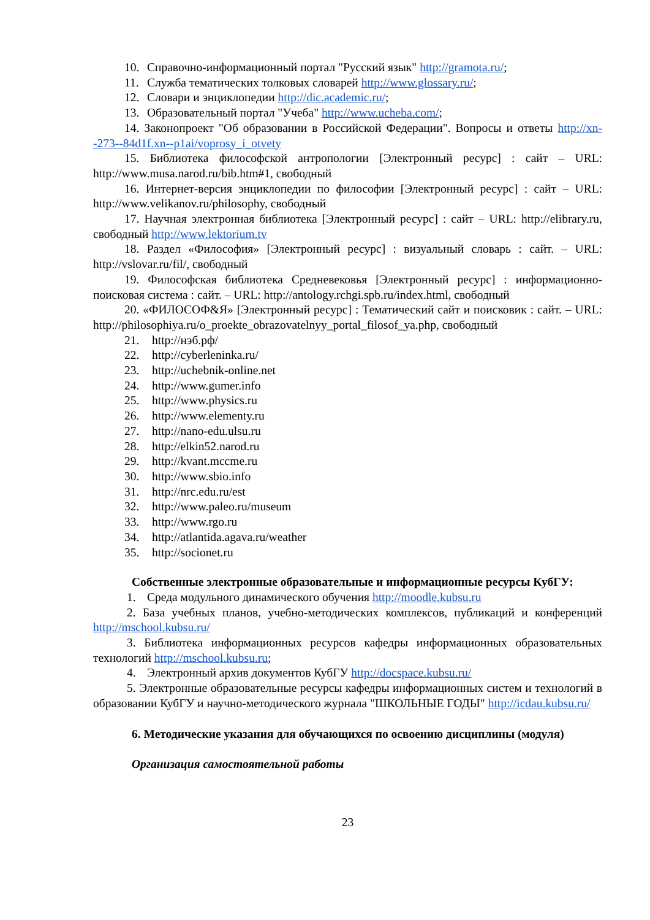10. Справочно-информационный портал "Русский язык" http://gramota.ru/;
11. Служба тематических толковых словарей http://www.glossary.ru/;
12. Словари и энциклопедии http://dic.academic.ru/;
13. Образовательный портал "Учеба" http://www.ucheba.com/;
14. Законопроект "Об образовании в Российской Федерации". Вопросы и ответы http://xn--273--84d1f.xn--p1ai/voprosy_i_otvety
15. Библиотека философской антропологии [Электронный ресурс] : сайт – URL: http://www.musa.narod.ru/bib.htm#1, свободный
16. Интернет-версия энциклопедии по философии [Электронный ресурс] : сайт – URL: http://www.velikanov.ru/philosophy, свободный
17. Научная электронная библиотека [Электронный ресурс] : сайт – URL: http://elibrary.ru, свободный http://www.lektorium.tv
18. Раздел «Философия» [Электронный ресурс] : визуальный словарь : сайт. – URL: http://vslovar.ru/fil/, свободный
19. Философская библиотека Средневековья [Электронный ресурс] : информационно-поисковая система : сайт. – URL: http://antology.rchgi.spb.ru/index.html, свободный
20. «ФИЛОСОФ&Я» [Электронный ресурс] : Тематический сайт и поисковик : сайт. – URL: http://philosophiya.ru/o_proekte_obrazovatelnyy_portal_filosof_ya.php, свободный
21. http://нэб.рф/
22. http://cyberleninka.ru/
23. http://uchebnik-online.net
24. http://www.gumer.info
25. http://www.physics.ru
26. http://www.elementy.ru
27. http://nano-edu.ulsu.ru
28. http://elkin52.narod.ru
29. http://kvant.mccme.ru
30. http://www.sbio.info
31. http://nrc.edu.ru/est
32. http://www.paleo.ru/museum
33. http://www.rgo.ru
34. http://atlantida.agava.ru/weather
35. http://socionet.ru
Собственные электронные образовательные и информационные ресурсы КубГУ:
1. Среда модульного динамического обучения http://moodle.kubsu.ru
2. База учебных планов, учебно-методических комплексов, публикаций и конференций http://mschool.kubsu.ru/
3. Библиотека информационных ресурсов кафедры информационных образовательных технологий http://mschool.kubsu.ru;
4. Электронный архив документов КубГУ http://docspace.kubsu.ru/
5. Электронные образовательные ресурсы кафедры информационных систем и технологий в образовании КубГУ и научно-методического журнала "ШКОЛЬНЫЕ ГОДЫ" http://icdau.kubsu.ru/
6. Методические указания для обучающихся по освоению дисциплины (модуля)
Организация самостоятельной работы
23